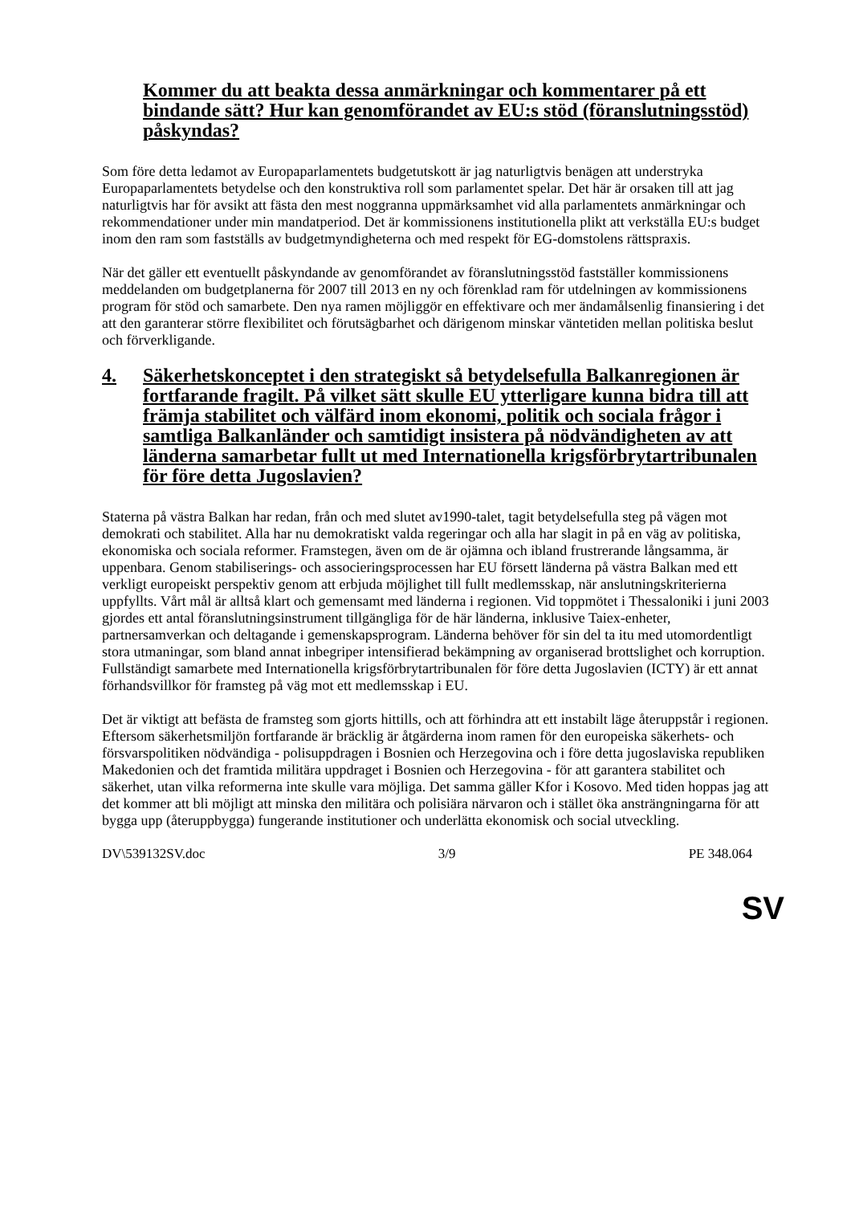Kommer du att beakta dessa anmärkningar och kommentarer på ett bindande sätt? Hur kan genomförandet av EU:s stöd (föranslutningsstöd) påskyndas?
Som före detta ledamot av Europaparlamentets budgetutskott är jag naturligtvis benägen att understryka Europaparlamentets betydelse och den konstruktiva roll som parlamentet spelar. Det här är orsaken till att jag naturligtvis har för avsikt att fästa den mest noggranna uppmärksamhet vid alla parlamentets anmärkningar och rekommendationer under min mandatperiod. Det är kommissionens institutionella plikt att verkställa EU:s budget inom den ram som fastställs av budgetmyndigheterna och med respekt för EG-domstolens rättspraxis.
När det gäller ett eventuellt påskyndande av genomförandet av föranslutningsstöd fastställer kommissionens meddelanden om budgetplanerna för 2007 till 2013 en ny och förenklad ram för utdelningen av kommissionens program för stöd och samarbete. Den nya ramen möjliggör en effektivare och mer ändamålsenlig finansiering i det att den garanterar större flexibilitet och förutsägbarhet och därigenom minskar väntetiden mellan politiska beslut och förverkligande.
4. Säkerhetskonceptet i den strategiskt så betydelsefulla Balkanregionen är fortfarande fragilt. På vilket sätt skulle EU ytterligare kunna bidra till att främja stabilitet och välfärd inom ekonomi, politik och sociala frågor i samtliga Balkanländer och samtidigt insistera på nödvändigheten av att länderna samarbetar fullt ut med Internationella krigsförbrytartribunalen för före detta Jugoslavien?
Staterna på västra Balkan har redan, från och med slutet av1990-talet, tagit betydelsefulla steg på vägen mot demokrati och stabilitet. Alla har nu demokratiskt valda regeringar och alla har slagit in på en väg av politiska, ekonomiska och sociala reformer. Framstegen, även om de är ojämna och ibland frustrerande långsamma, är uppenbara. Genom stabiliserings- och associeringsprocessen har EU försett länderna på västra Balkan med ett verkligt europeiskt perspektiv genom att erbjuda möjlighet till fullt medlemsskap, när anslutningskriterierna uppfyllts. Vårt mål är alltså klart och gemensamt med länderna i regionen. Vid toppmötet i Thessaloniki i juni 2003 gjordes ett antal föranslutningsinstrument tillgängliga för de här länderna, inklusive Taiex-enheter, partnersamverkan och deltagande i gemenskapsprogram. Länderna behöver för sin del ta itu med utomordentligt stora utmaningar, som bland annat inbegriper intensifierad bekämpning av organiserad brottslighet och korruption. Fullständigt samarbete med Internationella krigsförbrytartribunalen för före detta Jugoslavien (ICTY) är ett annat förhandsvillkor för framsteg på väg mot ett medlemsskap i EU.
Det är viktigt att befästa de framsteg som gjorts hittills, och att förhindra att ett instabilt läge återuppstår i regionen. Eftersom säkerhetsmiljön fortfarande är bräcklig är åtgärderna inom ramen för den europeiska säkerhets- och försvarspolitiken nödvändiga - polisuppdragen i Bosnien och Herzegovina och i före detta jugoslaviska republiken Makedonien och det framtida militära uppdraget i Bosnien och Herzegovina - för att garantera stabilitet och säkerhet, utan vilka reformerna inte skulle vara möjliga. Det samma gäller Kfor i Kosovo. Med tiden hoppas jag att det kommer att bli möjligt att minska den militära och polisiära närvaron och i stället öka ansträngningarna för att bygga upp (återuppbygga) fungerande institutioner och underlätta ekonomisk och social utveckling.
DV\539132SV.doc 3/9 PE 348.064
SV